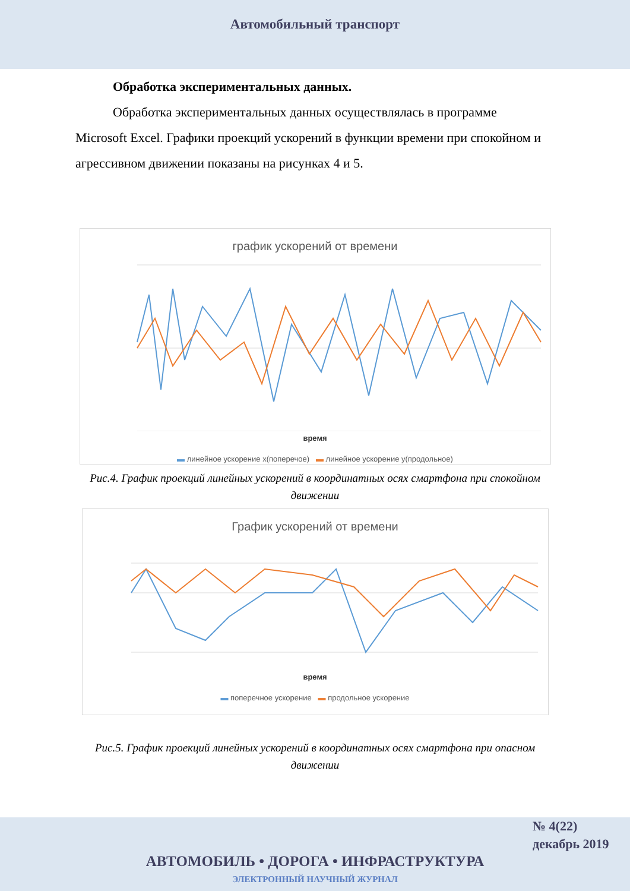Автомобильный транспорт
Обработка экспериментальных данных.
Обработка экспериментальных данных осуществлялась в программе
Microsoft Excel. Графики проекций ускорений в функции времени при спокойном и агрессивном движении показаны на рисунках 4 и 5.
график ускорений от времени
время
▬ линейное ускорение x(поперечое) ▬ линейное ускорение y(продольное)
Рис.4. График проекций линейных ускорений в координатных осях смартфона при спокойном движении
График ускорений от времени
время
▬ поперечное ускорение ▬ продольное ускорение
Рис.5. График проекций линейных ускорений в координатных осях смартфона при опасном движении
№ 4(22)
декабрь 2019
АВТОМОБИЛЬ • ДОРОГА • ИНФРАСТРУКТУРА
ЭЛЕКТРОННЫЙ НАУЧНЫЙ ЖУРНАЛ